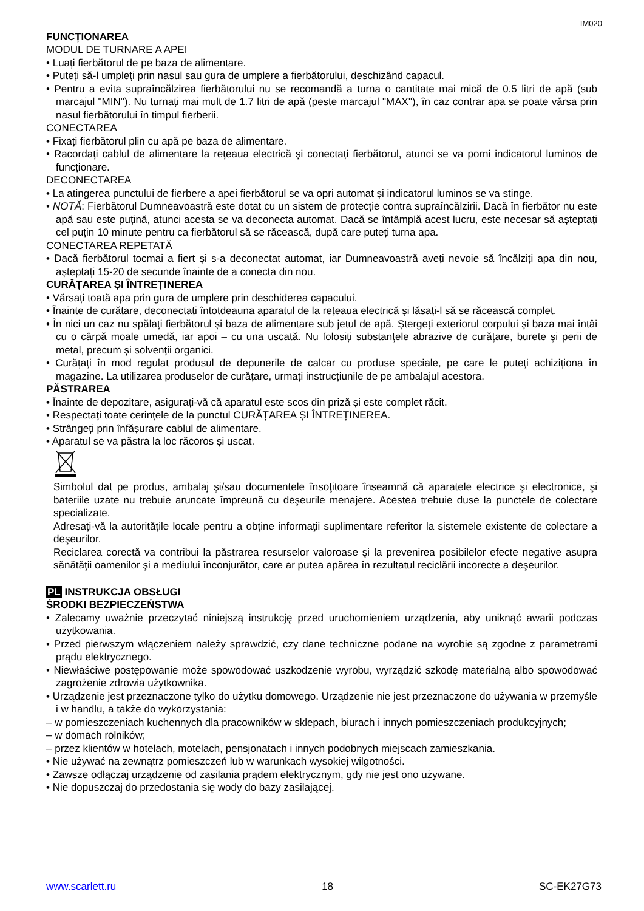IM020
FUNCȚIONAREA
MODUL DE TURNARE A APEI
• Luați fierbătorul de pe baza de alimentare.
• Puteți să-l umpleți prin nasul sau gura de umplere a fierbătorului, deschizând capacul.
• Pentru a evita supraîncălzirea fierbătorului nu se recomandă a turna o cantitate mai mică de 0.5 litri de apă (sub marcajul "MIN"). Nu turnați mai mult de 1.7 litri de apă (peste marcajul "MAX"), în caz contrar apa se poate vărsa prin nasul fierbătorului în timpul fierberii.
CONECTAREA
• Fixați fierbătorul plin cu apă pe baza de alimentare.
• Racordați cablul de alimentare la rețeaua electrică și conectați fierbătorul, atunci se va porni indicatorul luminos de funcționare.
DECONECTAREA
• La atingerea punctului de fierbere a apei fierbătorul se va opri automat și indicatorul luminos se va stinge.
• NOTĂ: Fierbătorul Dumneavoastră este dotat cu un sistem de protecție contra supraîncălzirii. Dacă în fierbător nu este apă sau este puțină, atunci acesta se va deconecta automat. Dacă se întâmplă acest lucru, este necesar să așteptați cel puțin 10 minute pentru ca fierbătorul să se răcească, după care puteți turna apa.
CONECTAREA REPETATĂ
• Dacă fierbătorul tocmai a fiert și s-a deconectat automat, iar Dumneavoastră aveți nevoie să încălziți apa din nou, așteptați 15-20 de secunde înainte de a conecta din nou.
CURĂȚAREA ȘI ÎNTREȚINEREA
• Vărsați toată apa prin gura de umplere prin deschiderea capacului.
• Înainte de curățare, deconectați întotdeauna aparatul de la rețeaua electrică și lăsați-l să se răcească complet.
• În nici un caz nu spălați fierbătorul și baza de alimentare sub jetul de apă. Ștergeți exteriorul corpului și baza mai întâi cu o cârpă moale umedă, iar apoi – cu una uscată. Nu folosiți substanțele abrazive de curățare, burete și perii de metal, precum și solvenții organici.
• Curățați în mod regulat produsul de depunerile de calcar cu produse speciale, pe care le puteți achiziționa în magazine. La utilizarea produselor de curățare, urmați instrucțiunile de pe ambalajul acestora.
PĂSTRAREA
• Înainte de depozitare, asigurați-vă că aparatul este scos din priză și este complet răcit.
• Respectați toate cerințele de la punctul CURĂȚAREA ȘI ÎNTREȚINEREA.
• Strângeți prin înfășurare cablul de alimentare.
• Aparatul se va păstra la loc răcoros și uscat.
Simbolul dat pe produs, ambalaj şi/sau documentele însoţitoare înseamnă că aparatele electrice şi electronice, şi bateriile uzate nu trebuie aruncate împreună cu deşeurile menajere. Acestea trebuie duse la punctele de colectare specializate.
Adresaţi-vă la autorităţile locale pentru a obţine informaţii suplimentare referitor la sistemele existente de colectare a deşeurilor.
Reciclarea corectă va contribui la păstrarea resurselor valoroase şi la prevenirea posibilelor efecte negative asupra sănătăţii oamenilor şi a mediului înconjurător, care ar putea apărea în rezultatul reciclării incorecte a deşeurilor.
PL INSTRUKCJA OBSŁUGI
ŚRODKI BEZPIECZEŃSTWA
• Zalecamy uważnie przeczytać niniejszą instrukcję przed uruchomieniem urządzenia, aby uniknąć awarii podczas użytkowania.
• Przed pierwszym włączeniem należy sprawdzić, czy dane techniczne podane na wyrobie są zgodne z parametrami prądu elektrycznego.
• Niewłaściwe postępowanie może spowodować uszkodzenie wyrobu, wyrządzić szkodę materialną albo spowodować zagrożenie zdrowia użytkownika.
• Urządzenie jest przeznaczone tylko do użytku domowego. Urządzenie nie jest przeznaczone do używania w przemyśle i w handlu, a także do wykorzystania:
– w pomieszczeniach kuchennych dla pracowników w sklepach, biurach i innych pomieszczeniach produkcyjnych;
– w domach rolników;
– przez klientów w hotelach, motelach, pensjonatach i innych podobnych miejscach zamieszkania.
• Nie używać na zewnątrz pomieszczeń lub w warunkach wysokiej wilgotności.
• Zawsze odłączaj urządzenie od zasilania prądem elektrycznym, gdy nie jest ono używane.
• Nie dopuszczaj do przedostania się wody do bazy zasilającej.
www.scarlett.ru 18 SC-EK27G73